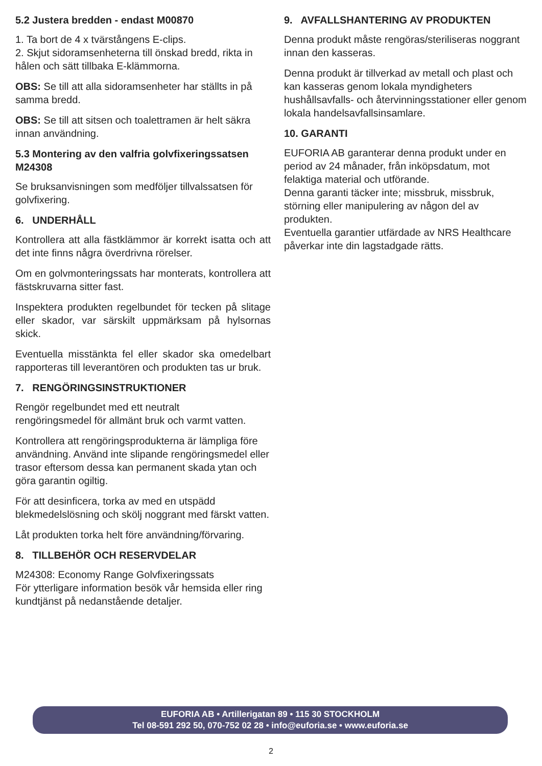5.2 Justera bredden - endast M00870
1. Ta bort de 4 x tvärstångens E-clips.
2. Skjut sidoramsenheterna till önskad bredd, rikta in hålen och sätt tillbaka E-klämmorna.
OBS: Se till att alla sidoramsenheter har ställts in på samma bredd.
OBS: Se till att sitsen och toalettramen är helt säkra innan användning.
5.3 Montering av den valfria golvfixeringssatsen M24308
Se bruksanvisningen som medföljer tillvalssatsen för golvfixering.
6. UNDERHÅLL
Kontrollera att alla fästklämmor är korrekt isatta och att det inte finns några överdrivna rörelser.
Om en golvmonteringssats har monterats, kontrollera att fästskruvarna sitter fast.
Inspektera produkten regelbundet för tecken på slitage eller skador, var särskilt uppmärksam på hylsornas skick.
Eventuella misstänkta fel eller skador ska omedelbart rapporteras till leverantören och produkten tas ur bruk.
7. RENGÖRINGSINSTRUKTIONER
Rengör regelbundet med ett neutralt
rengöringsmedel för allmänt bruk och varmt vatten.
Kontrollera att rengöringsprodukterna är lämpliga före användning. Använd inte slipande rengöringsmedel eller trasor eftersom dessa kan permanent skada ytan och göra garantin ogiltig.
För att desinficera, torka av med en utspädd blekmedelslösning och skölj noggrant med färskt vatten.
Låt produkten torka helt före användning/förvaring.
8. TILLBEHÖR OCH RESERVDELAR
M24308: Economy Range Golvfixeringssats
För ytterligare information besök vår hemsida eller ring kundtjänst på nedanstående detaljer.
9. AVFALLSHANTERING AV PRODUKTEN
Denna produkt måste rengöras/steriliseras noggrant innan den kasseras.
Denna produkt är tillverkad av metall och plast och kan kasseras genom lokala myndigheters hushållsavfalls- och återvinningsstationer eller genom lokala handelsavfallsinsamlare.
10. GARANTI
EUFORIA AB garanterar denna produkt under en period av 24 månader, från inköpsdatum, mot felaktiga material och utförande.
Denna garanti täcker inte; missbruk, missbruk, störning eller manipulering av någon del av produkten.
Eventuella garantier utfärdade av NRS Healthcare påverkar inte din lagstadgade rätts.
EUFORIA AB • Artillerigatan 89 • 115 30 STOCKHOLM
Tel 08-591 292 50, 070-752 02 28 • info@euforia.se • www.euforia.se
2